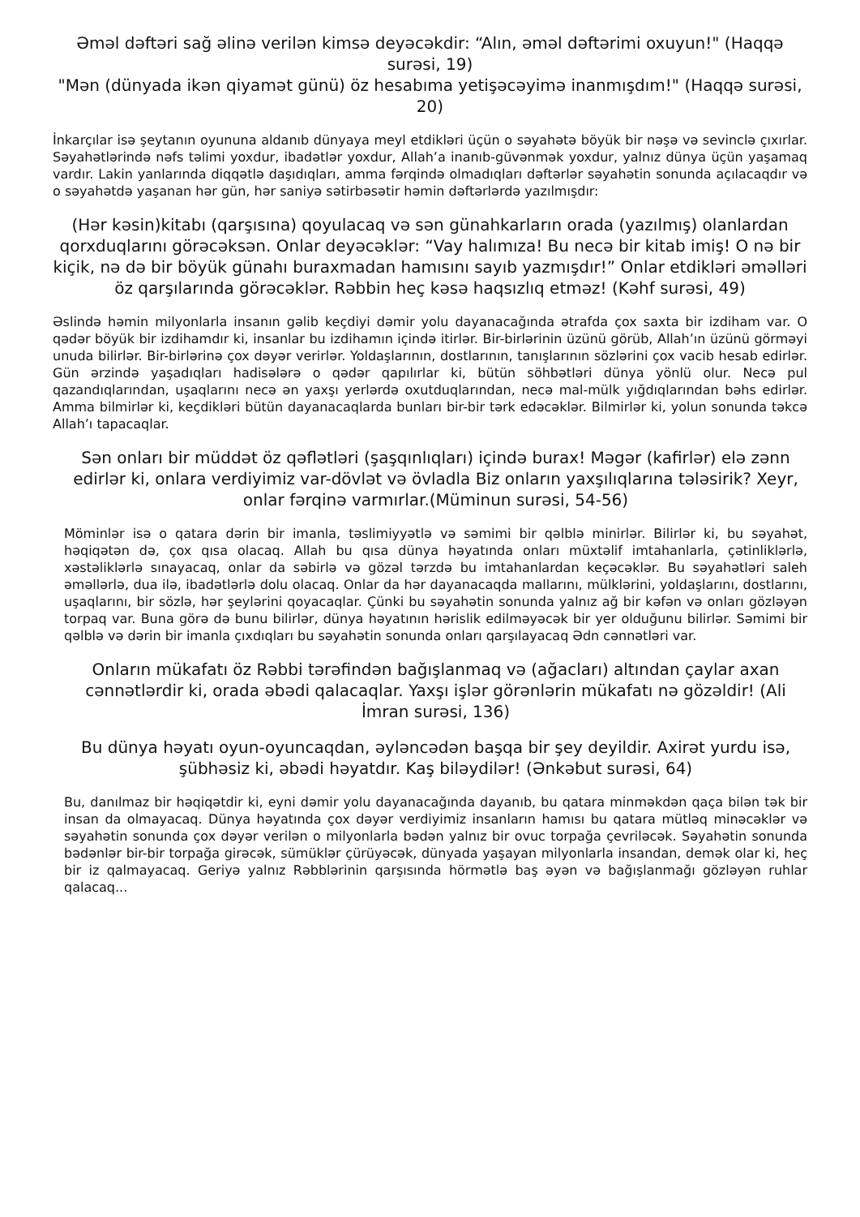Əməl dəftəri sağ əlinə verilən kimsə deyəcəkdir: “Alın, əməl dəftərimi oxuyun!" (Haqqə surəsi, 19)
"Mən (dünyada ikən qiyamət günü) öz hesabıma yetişəcəyimə inanmışdım!" (Haqqə surəsi, 20)
İnkarçılar isə şeytanın oyununa aldanıb dünyaya meyl etdikləri üçün o səyahətə böyük bir nəşə və sevinclə çıxırlar. Səyahətlərində nəfs təlimi yoxdur, ibadətlər yoxdur, Allah’a inanıb-güvənmək yoxdur, yalnız dünya üçün yaşamaq vardır. Lakin yanlarında diqqətlə daşıdıqları, amma fərqində olmadıqları dəftərlər səyahətin sonunda açılacaqdır və o səyahətdə yaşanan hər gün, hər saniyə sətirbəsətir həmin dəftərlərdə yazılmışdır:
(Hər kəsin)kitabı (qarşısına) qoyulacaq və sən günahkarların orada (yazılmış) olanlardan qorxduqlarını görəcəksən. Onlar deyəcəklər: “Vay halımıza! Bu necə bir kitab imiş! O nə bir kiçik, nə də bir böyük günahı buraxmadan hamısını sayıb yazmışdır!” Onlar etdikləri əməlləri öz qarşılarında görəcəklər. Rəbbin heç kəsə haqsızlıq etməz! (Kəhf surəsi, 49)
Əslində həmin milyonlarla insanın gəlib keçdiyi dəmir yolu dayanacağında ətrafda çox saxta bir izdiham var. O qədər böyük bir izdihamdır ki, insanlar bu izdihamın içində itirlər. Bir-birlərinin üzünü görüb, Allah’ın üzünü görməyi unuda bilirlər. Bir-birlərinə çox dəyər verirlər. Yoldaşlarının, dostlarının, tanışlarının sözlərini çox vacib hesab edirlər. Gün ərzində yaşadıqları hadisələrə o qədər qapılırlar ki, bütün söhbətləri dünya yönlü olur. Necə pul qazandıqlarından, uşaqlarını necə ən yaxşı yerlərdə oxutduqlarından, necə mal-mülk yığdıqlarından bəhs edirlər. Amma bilmirlər ki, keçdikləri bütün dayanacaqlarda bunları bir-bir tərk edəcəklər. Bilmirlər ki, yolun sonunda təkcə Allah’ı tapacaqlar.
Sən onları bir müddət öz qəflətləri (şaşqınlıqları) içində burax! Məgər (kafirlər) elə zənn edirlər ki, onlara verdiyimiz var-dövlət və övladla Biz onların yaxşılıqlarına tələsirik? Xeyr, onlar fərqinə varmırlar.(Müminun surəsi, 54-56)
Möminlər isə o qatara dərin bir imanla, təslimiyyətlə və səmimi bir qəlblə minirlər. Bilirlər ki, bu səyahət, həqiqətən də, çox qısa olacaq. Allah bu qısa dünya həyatında onları müxtəlif imtahanlarla, çətinliklərlə, xəstəliklərlə sınayacaq, onlar da səbirlə və gözəl tərzdə bu imtahanlardan keçəcəklər. Bu səyahətləri saleh əməllərlə, dua ilə, ibadətlərlə dolu olacaq. Onlar da hər dayanacaqda mallarını, mülklərini, yoldaşlarını, dostlarını, uşaqlarını, bir sözlə, hər şeylərini qoyacaqlar. Çünki bu səyahətin sonunda yalnız ağ bir kəfən və onları gözləyən torpaq var. Buna görə də bunu bilirlər, dünya həyatının hərislik edilməyəcək bir yer olduğunu bilirlər. Səmimi bir qəlblə və dərin bir imanla çıxdıqları bu səyahətin sonunda onları qarşılayacaq Ədn cənnətləri var.
Onların mükafatı öz Rəbbi tərəfindən bağışlanmaq və (ağacları) altından çaylar axan cənnətlərdir ki, orada əbədi qalacaqlar. Yaxşı işlər görənlərin mükafatı nə gözəldir! (Ali İmran surəsi, 136)
Bu dünya həyatı oyun-oyuncaqdan, əyləncədən başqa bir şey deyildir. Axirət yurdu isə, şübhəsiz ki, əbədi həyatdır. Kaş biləydilər! (Ənkəbut surəsi, 64)
Bu, danılmaz bir həqiqətdir ki, eyni dəmir yolu dayanacağında dayanıb, bu qatara minməkdən qaça bilən tək bir insan da olmayacaq. Dünya həyatında çox dəyər verdiyimiz insanların hamısı bu qatara mütləq minəcəklər və səyahətin sonunda çox dəyər verilən o milyonlarla bədən yalnız bir ovuc torpağa çevriləcək. Səyahətin sonunda bədənlər bir-bir torpağa girəcək, sümüklər çürüyəcək, dünyada yaşayan milyonlarla insandan, demək olar ki, heç bir iz qalmayacaq. Geriyə yalnız Rəbblərinin qarşısında hörmətlə baş əyən və bağışlanmağı gözləyən ruhlar qalacaq...